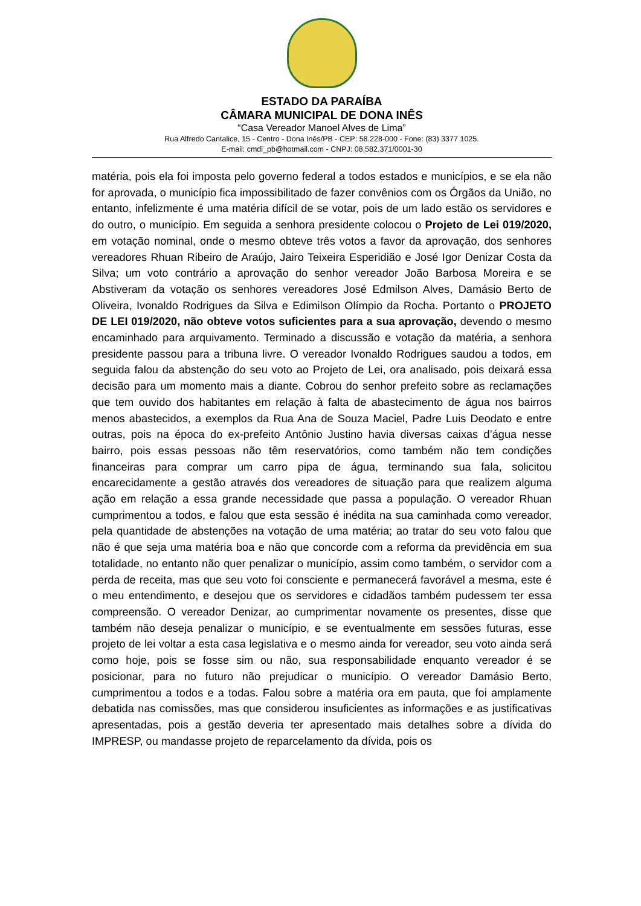ESTADO DA PARAÍBA
CÂMARA MUNICIPAL DE DONA INÊS
“Casa Vereador Manoel Alves de Lima”
Rua Alfredo Cantalice, 15 - Centro - Dona Inês/PB - CEP: 58.228-000 - Fone: (83) 3377 1025.
E-mail: cmdi_pb@hotmail.com - CNPJ: 08.582.371/0001-30
matéria, pois ela foi imposta pelo governo federal a todos estados e municípios, e se ela não for aprovada, o município fica impossibilitado de fazer convênios com os Órgãos da União, no entanto, infelizmente é uma matéria difícil de se votar, pois de um lado estão os servidores e do outro, o município. Em seguida a senhora presidente colocou o Projeto de Lei 019/2020, em votação nominal, onde o mesmo obteve três votos a favor da aprovação, dos senhores vereadores Rhuan Ribeiro de Araújo, Jairo Teixeira Esperidião e José Igor Denizar Costa da Silva; um voto contrário a aprovação do senhor vereador João Barbosa Moreira e se Abstiveram da votação os senhores vereadores José Edmilson Alves, Damásio Berto de Oliveira, Ivonaldo Rodrigues da Silva e Edimilson Olímpio da Rocha. Portanto o PROJETO DE LEI 019/2020, não obteve votos suficientes para a sua aprovação, devendo o mesmo encaminhado para arquivamento. Terminado a discussão e votação da matéria, a senhora presidente passou para a tribuna livre. O vereador Ivonaldo Rodrigues saudou a todos, em seguida falou da abstenção do seu voto ao Projeto de Lei, ora analisado, pois deixará essa decisão para um momento mais a diante. Cobrou do senhor prefeito sobre as reclamações que tem ouvido dos habitantes em relação à falta de abastecimento de água nos bairros menos abastecidos, a exemplos da Rua Ana de Souza Maciel, Padre Luis Deodato e entre outras, pois na época do ex-prefeito Antônio Justino havia diversas caixas d’água nesse bairro, pois essas pessoas não têm reservatórios, como também não tem condições financeiras para comprar um carro pipa de água, terminando sua fala, solicitou encarecidamente a gestão através dos vereadores de situação para que realizem alguma ação em relação a essa grande necessidade que passa a população. O vereador Rhuan cumprimentou a todos, e falou que esta sessão é inédita na sua caminhada como vereador, pela quantidade de abstenções na votação de uma matéria; ao tratar do seu voto falou que não é que seja uma matéria boa e não que concorde com a reforma da previdência em sua totalidade, no entanto não quer penalizar o município, assim como também, o servidor com a perda de receita, mas que seu voto foi consciente e permanecerá favorável a mesma, este é o meu entendimento, e desejou que os servidores e cidadãos também pudessem ter essa compreensão. O vereador Denizar, ao cumprimentar novamente os presentes, disse que também não deseja penalizar o município, e se eventualmente em sessões futuras, esse projeto de lei voltar a esta casa legislativa e o mesmo ainda for vereador, seu voto ainda será como hoje, pois se fosse sim ou não, sua responsabilidade enquanto vereador é se posicionar, para no futuro não prejudicar o município. O vereador Damásio Berto, cumprimentou a todos e a todas. Falou sobre a matéria ora em pauta, que foi amplamente debatida nas comissões, mas que considerou insuficientes as informações e as justificativas apresentadas, pois a gestão deveria ter apresentado mais detalhes sobre a dívida do IMPRESP, ou mandasse projeto de reparcelamento da dívida, pois os